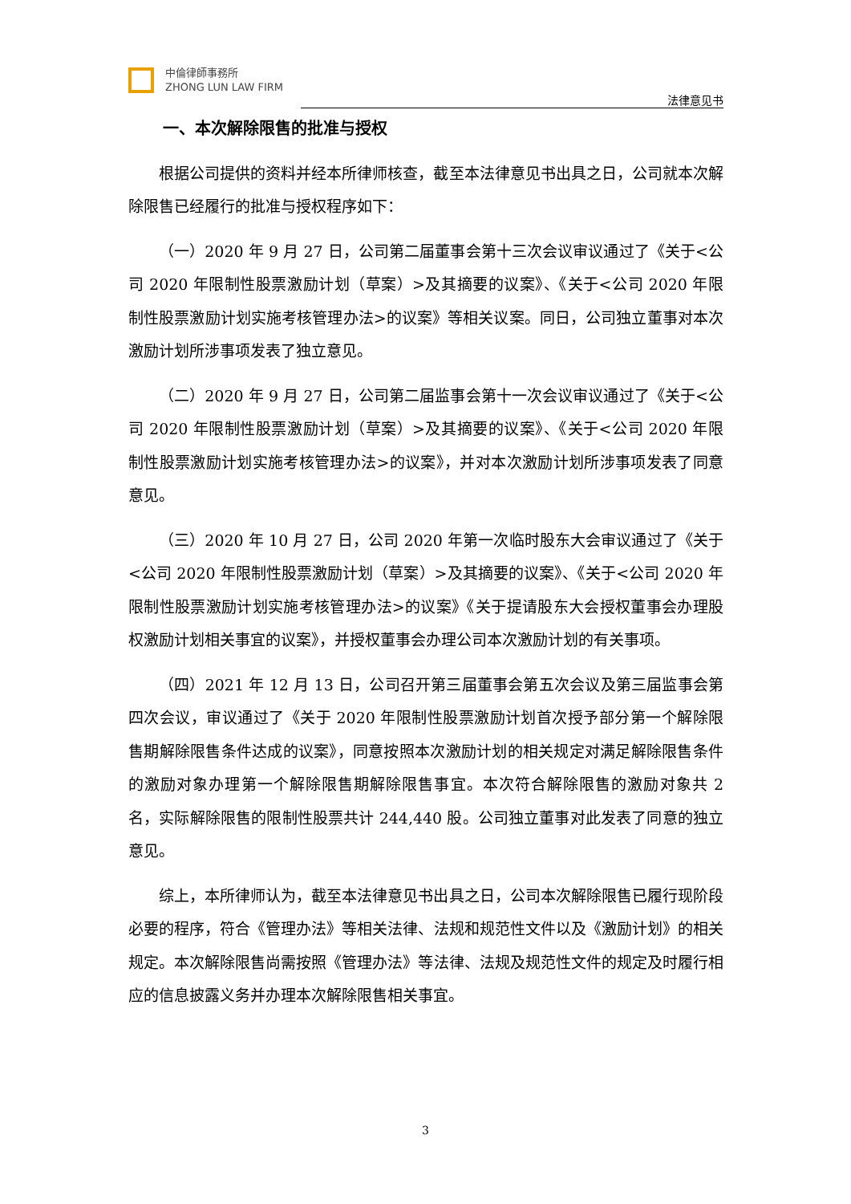中倫律師事務所
ZHONG LUN LAW FIRM
法律意见书
一、本次解除限售的批准与授权
根据公司提供的资料并经本所律师核查，截至本法律意见书出具之日，公司就本次解除限售已经履行的批准与授权程序如下：
（一）2020 年 9 月 27 日，公司第二届董事会第十三次会议审议通过了《关于<公司 2020 年限制性股票激励计划（草案）>及其摘要的议案》、《关于<公司 2020 年限制性股票激励计划实施考核管理办法>的议案》等相关议案。同日，公司独立董事对本次激励计划所涉事项发表了独立意见。
（二）2020 年 9 月 27 日，公司第二届监事会第十一次会议审议通过了《关于<公司 2020 年限制性股票激励计划（草案）>及其摘要的议案》、《关于<公司 2020 年限制性股票激励计划实施考核管理办法>的议案》，并对本次激励计划所涉事项发表了同意意见。
（三）2020 年 10 月 27 日，公司 2020 年第一次临时股东大会审议通过了《关于<公司 2020 年限制性股票激励计划（草案）>及其摘要的议案》、《关于<公司 2020 年限制性股票激励计划实施考核管理办法>的议案》《关于提请股东大会授权董事会办理股权激励计划相关事宜的议案》，并授权董事会办理公司本次激励计划的有关事项。
（四）2021 年 12 月 13 日，公司召开第三届董事会第五次会议及第三届监事会第四次会议，审议通过了《关于 2020 年限制性股票激励计划首次授予部分第一个解除限售期解除限售条件达成的议案》，同意按照本次激励计划的相关规定对满足解除限售条件的激励对象办理第一个解除限售期解除限售事宜。本次符合解除限售的激励对象共 2 名，实际解除限售的限制性股票共计 244,440 股。公司独立董事对此发表了同意的独立意见。
综上，本所律师认为，截至本法律意见书出具之日，公司本次解除限售已履行现阶段必要的程序，符合《管理办法》等相关法律、法规和规范性文件以及《激励计划》的相关规定。本次解除限售尚需按照《管理办法》等法律、法规及规范性文件的规定及时履行相应的信息披露义务并办理本次解除限售相关事宜。
3